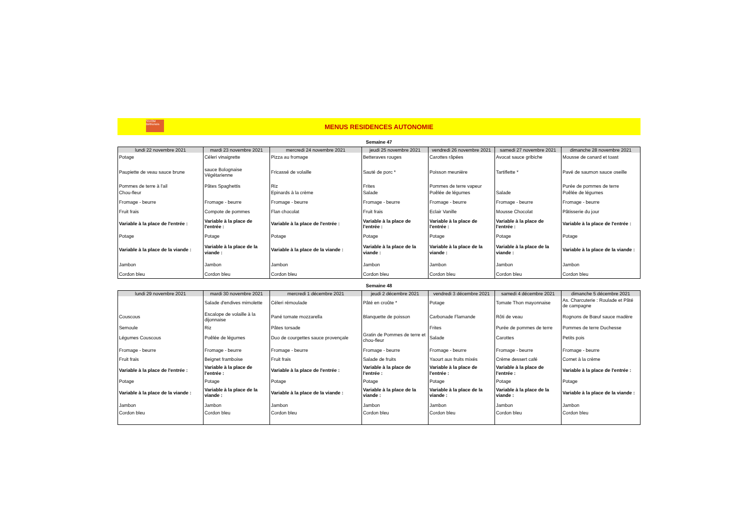SIVOM Béthunois
MENUS RESIDENCES AUTONOMIE
Semaine 47
| lundi 22 novembre 2021 | mardi 23 novembre 2021 | mercredi 24 novembre 2021 | jeudi 25 novembre 2021 | vendredi 26 novembre 2021 | samedi 27 novembre 2021 | dimanche 28 novembre 2021 |
| --- | --- | --- | --- | --- | --- | --- |
| Potage | Céleri vinaigrette | Pizza au fromage | Betteraves rouges | Carottes râpées | Avocat sauce gribiche | Mousse de canard et toast |
| Paupiette de veau sauce brune | sauce Bolognaise Végétarienne | Fricassé de volaille | Sauté de porc * | Poisson meunière | Tartiflette * | Pavé de saumon sauce oseille |
| Pommes de terre à l'ail | Pâtes Spaghettis | Riz | Frites | Pommes de terre vapeur | | Purée de pommes de terre |
| Chou-fleur | | Epinards à la crème | Salade | Poêlée de légumes | Salade | Poêlée de légumes |
| Fromage - beurre | Fromage - beurre | Fromage - beurre | Fromage - beurre | Fromage - beurre | Fromage - beurre | Fromage - beurre |
| Fruit frais | Compote de pommes | Flan chocolat | Fruit frais | Eclair Vanille | Mousse Chocolat | Pâtisserie du jour |
| Variable à la place de l'entrée : | Variable à la place de l'entrée : | Variable à la place de l'entrée : | Variable à la place de l'entrée : | Variable à la place de l'entrée : | Variable à la place de l'entrée : | Variable à la place de l'entrée : |
| Potage | Potage | Potage | Potage | Potage | Potage | Potage |
| Variable à la place de la viande : | Variable à la place de la viande : | Variable à la place de la viande : | Variable à la place de la viande : | Variable à la place de la viande : | Variable à la place de la viande : | Variable à la place de la viande : |
| Jambon | Jambon | Jambon | Jambon | Jambon | Jambon | Jambon |
| Cordon bleu | Cordon bleu | Cordon bleu | Cordon bleu | Cordon bleu | Cordon bleu | Cordon bleu |
Semaine 48
| lundi 29 novembre 2021 | mardi 30 novembre 2021 | mercredi 1 décembre 2021 | jeudi 2 décembre 2021 | vendredi 3 décembre 2021 | samedi 4 décembre 2021 | dimanche 5 décembre 2021 |
| --- | --- | --- | --- | --- | --- | --- |
| | Salade d'endives mimolette | Céleri rémoulade | Pâté en croûte * | Potage | Tomate Thon mayonnaise | As. Charcuterie : Roulade et Pâté de campagne |
| Couscous | Escalope de volaille à la dijonnaise | Pané tomate mozzarella | Blanquette de poisson | Carbonade Flamande | Rôti de veau | Rognons de Bœuf sauce madère |
| Semoule | Riz | Pâtes torsade | | Frites | Purée de pommes de terre | Pommes de terre Duchesse |
| Légumes Couscous | Poêlée de légumes | Duo de courgettes sauce provençale | Gratin de Pommes de terre et chou-fleur | Salade | Carottes | Petits pois |
| Fromage - beurre | Fromage - beurre | Fromage - beurre | Fromage - beurre | Fromage - beurre | Fromage - beurre | Fromage - beurre |
| Fruit frais | Beignet framboise | Fruit frais | Salade de fruits | Yaourt aux fruits mixés | Crème dessert café | Cornet à la crème |
| Variable à la place de l'entrée : | Variable à la place de l'entrée : | Variable à la place de l'entrée : | Variable à la place de l'entrée : | Variable à la place de l'entrée : | Variable à la place de l'entrée : | Variable à la place de l'entrée : |
| Potage | Potage | Potage | Potage | Potage | Potage | Potage |
| Variable à la place de la viande : | Variable à la place de la viande : | Variable à la place de la viande : | Variable à la place de la viande : | Variable à la place de la viande : | Variable à la place de la viande : | Variable à la place de la viande : |
| Jambon | Jambon | Jambon | Jambon | Jambon | Jambon | Jambon |
| Cordon bleu | Cordon bleu | Cordon bleu | Cordon bleu | Cordon bleu | Cordon bleu | Cordon bleu |